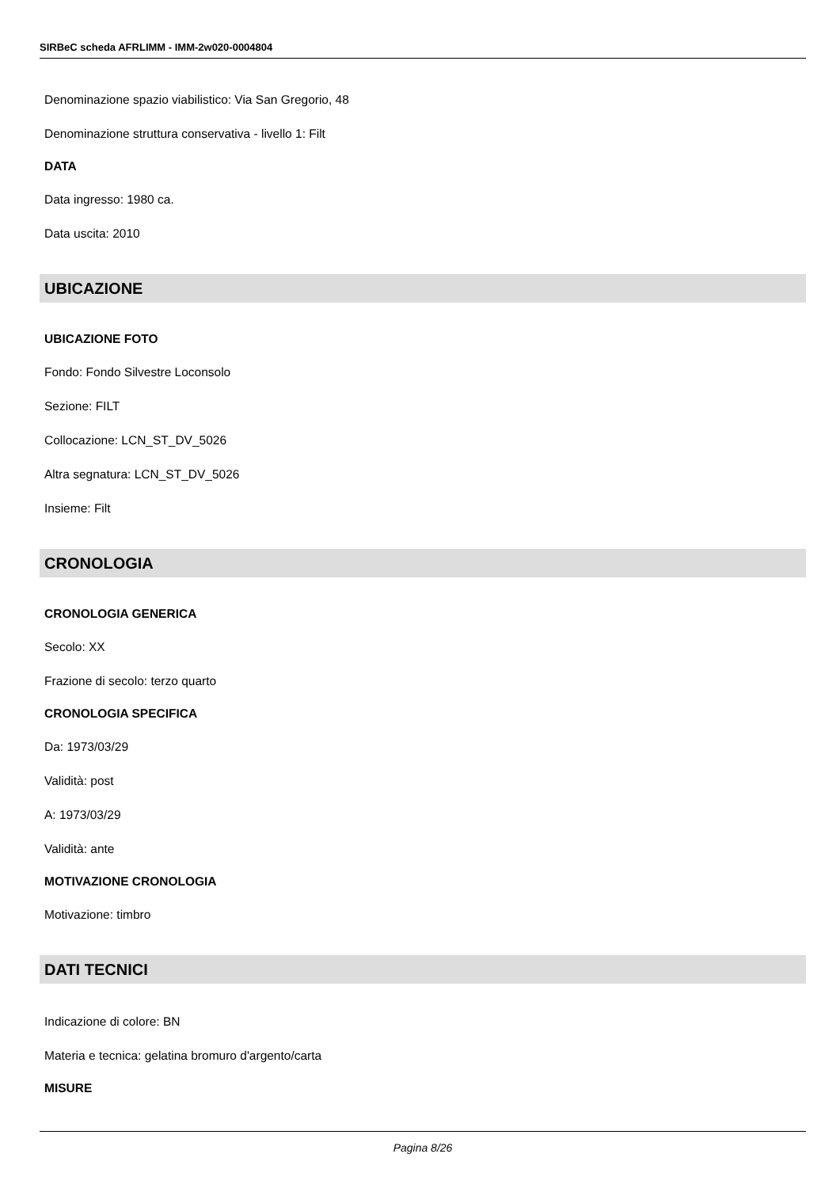SIRBeC scheda AFRLIMM - IMM-2w020-0004804
Denominazione spazio viabilistico: Via San Gregorio, 48
Denominazione struttura conservativa - livello 1: Filt
DATA
Data ingresso: 1980 ca.
Data uscita: 2010
UBICAZIONE
UBICAZIONE FOTO
Fondo: Fondo Silvestre Loconsolo
Sezione: FILT
Collocazione: LCN_ST_DV_5026
Altra segnatura: LCN_ST_DV_5026
Insieme: Filt
CRONOLOGIA
CRONOLOGIA GENERICA
Secolo: XX
Frazione di secolo: terzo quarto
CRONOLOGIA SPECIFICA
Da: 1973/03/29
Validità: post
A: 1973/03/29
Validità: ante
MOTIVAZIONE CRONOLOGIA
Motivazione: timbro
DATI TECNICI
Indicazione di colore: BN
Materia e tecnica: gelatina bromuro d'argento/carta
MISURE
Pagina 8/26